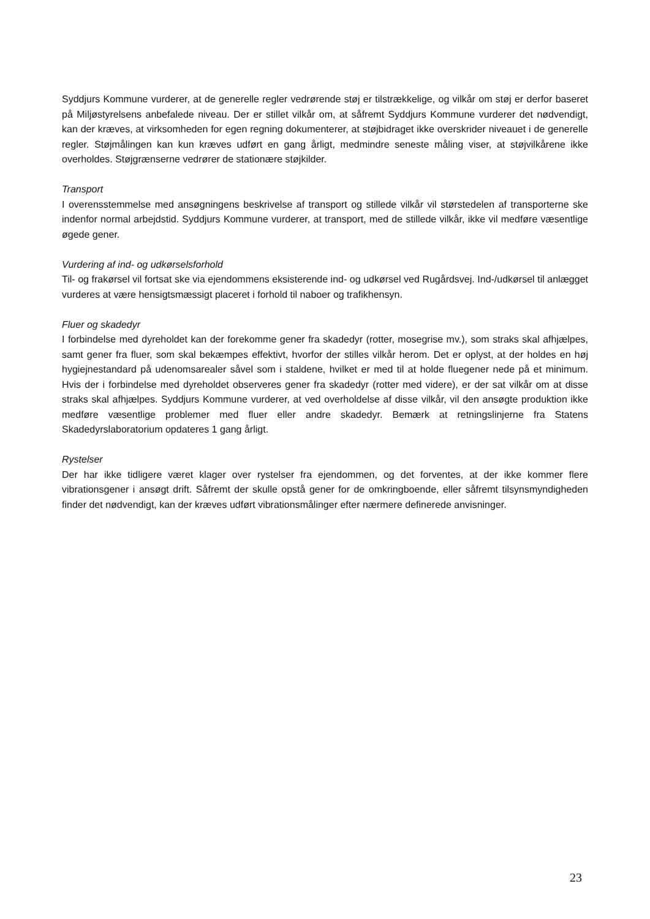Syddjurs Kommune vurderer, at de generelle regler vedrørende støj er tilstrækkelige, og vilkår om støj er derfor baseret på Miljøstyrelsens anbefalede niveau. Der er stillet vilkår om, at såfremt Syddjurs Kommune vurderer det nødvendigt, kan der kræves, at virksomheden for egen regning dokumenterer, at støjbidraget ikke overskrider niveauet i de generelle regler. Støjmålingen kan kun kræves udført en gang årligt, medmindre seneste måling viser, at støjvilkårene ikke overholdes. Støjgrænserne vedrører de stationære støjkilder.
Transport
I overensstemmelse med ansøgningens beskrivelse af transport og stillede vilkår vil størstedelen af transporterne ske indenfor normal arbejdstid. Syddjurs Kommune vurderer, at transport, med de stillede vilkår, ikke vil medføre væsentlige øgede gener.
Vurdering af ind- og udkørselsforhold
Til- og frakørsel vil fortsat ske via ejendommens eksisterende ind- og udkørsel ved Rugårdsvej. Ind-/udkørsel til anlægget vurderes at være hensigtsmæssigt placeret i forhold til naboer og trafikhensyn.
Fluer og skadedyr
I forbindelse med dyreholdet kan der forekomme gener fra skadedyr (rotter, mosegrise mv.), som straks skal afhjælpes, samt gener fra fluer, som skal bekæmpes effektivt, hvorfor der stilles vilkår herom. Det er oplyst, at der holdes en høj hygiejnestandard på udenomsarealer såvel som i staldene, hvilket er med til at holde fluegener nede på et minimum. Hvis der i forbindelse med dyreholdet observeres gener fra skadedyr (rotter med videre), er der sat vilkår om at disse straks skal afhjælpes. Syddjurs Kommune vurderer, at ved overholdelse af disse vilkår, vil den ansøgte produktion ikke medføre væsentlige problemer med fluer eller andre skadedyr. Bemærk at retningslinjerne fra Statens Skadedyrslaboratorium opdateres 1 gang årligt.
Rystelser
Der har ikke tidligere været klager over rystelser fra ejendommen, og det forventes, at der ikke kommer flere vibrationsgener i ansøgt drift. Såfremt der skulle opstå gener for de omkringboende, eller såfremt tilsynsmyndigheden finder det nødvendigt, kan der kræves udført vibrationsmålinger efter nærmere definerede anvisninger.
23